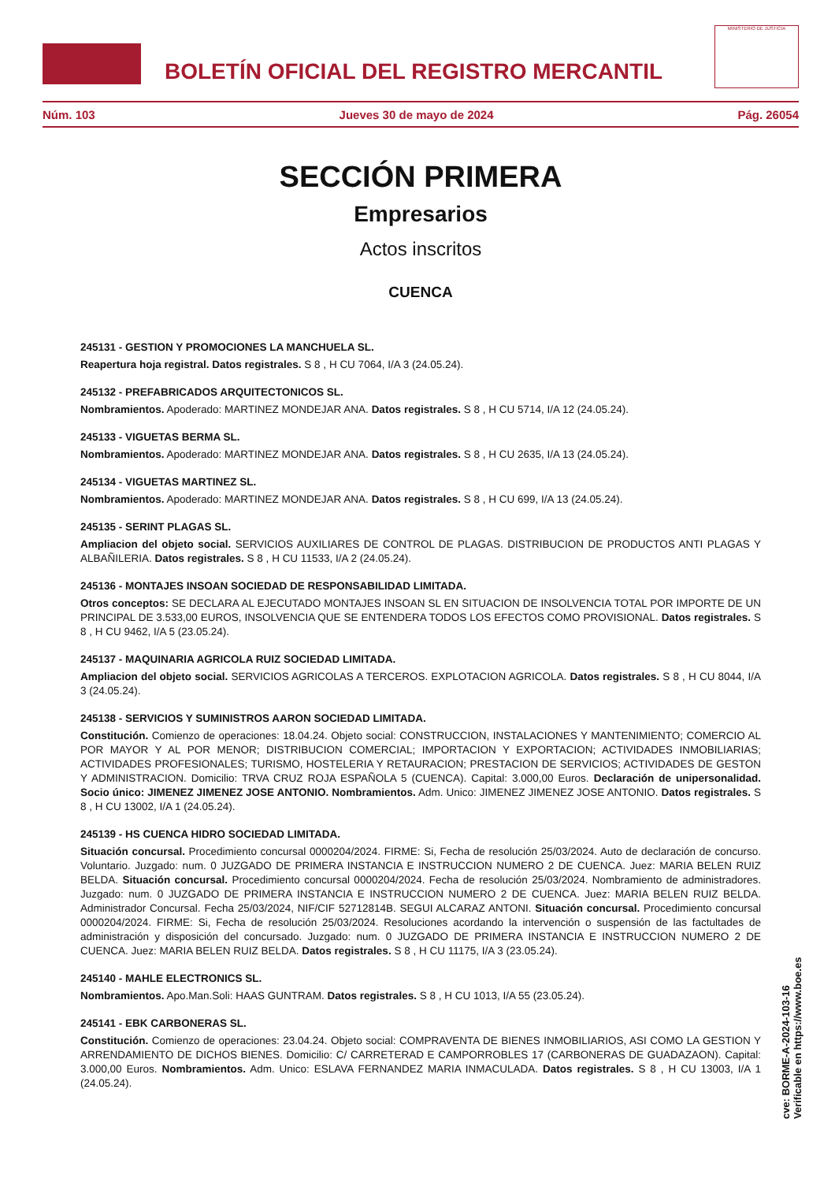BOLETÍN OFICIAL DEL REGISTRO MERCANTIL
MINISTERIO DE JUSTICIA
Núm. 103 Jueves 30 de mayo de 2024 Pág. 26054
SECCIÓN PRIMERA
Empresarios
Actos inscritos
CUENCA
245131 - GESTION Y PROMOCIONES LA MANCHUELA SL.
Reapertura hoja registral. Datos registrales. S 8 , H CU 7064, I/A 3 (24.05.24).
245132 - PREFABRICADOS ARQUITECTONICOS SL.
Nombramientos. Apoderado: MARTINEZ MONDEJAR ANA. Datos registrales. S 8 , H CU 5714, I/A 12 (24.05.24).
245133 - VIGUETAS BERMA SL.
Nombramientos. Apoderado: MARTINEZ MONDEJAR ANA. Datos registrales. S 8 , H CU 2635, I/A 13 (24.05.24).
245134 - VIGUETAS MARTINEZ SL.
Nombramientos. Apoderado: MARTINEZ MONDEJAR ANA. Datos registrales. S 8 , H CU 699, I/A 13 (24.05.24).
245135 - SERINT PLAGAS SL.
Ampliacion del objeto social. SERVICIOS AUXILIARES DE CONTROL DE PLAGAS. DISTRIBUCION DE PRODUCTOS ANTI PLAGAS Y ALBAÑILERIA. Datos registrales. S 8 , H CU 11533, I/A 2 (24.05.24).
245136 - MONTAJES INSOAN SOCIEDAD DE RESPONSABILIDAD LIMITADA.
Otros conceptos: SE DECLARA AL EJECUTADO MONTAJES INSOAN SL EN SITUACION DE INSOLVENCIA TOTAL POR IMPORTE DE UN PRINCIPAL DE 3.533,00 EUROS, INSOLVENCIA QUE SE ENTENDERA TODOS LOS EFECTOS COMO PROVISIONAL. Datos registrales. S 8 , H CU 9462, I/A 5 (23.05.24).
245137 - MAQUINARIA AGRICOLA RUIZ SOCIEDAD LIMITADA.
Ampliacion del objeto social. SERVICIOS AGRICOLAS A TERCEROS. EXPLOTACION AGRICOLA. Datos registrales. S 8 , H CU 8044, I/A 3 (24.05.24).
245138 - SERVICIOS Y SUMINISTROS AARON SOCIEDAD LIMITADA.
Constitución. Comienzo de operaciones: 18.04.24. Objeto social: CONSTRUCCION, INSTALACIONES Y MANTENIMIENTO; COMERCIO AL POR MAYOR Y AL POR MENOR; DISTRIBUCION COMERCIAL; IMPORTACION Y EXPORTACION; ACTIVIDADES INMOBILIARIAS; ACTIVIDADES PROFESIONALES; TURISMO, HOSTELERIA Y RETAURACION; PRESTACION DE SERVICIOS; ACTIVIDADES DE GESTON Y ADMINISTRACION. Domicilio: TRVA CRUZ ROJA ESPAÑOLA 5 (CUENCA). Capital: 3.000,00 Euros. Declaración de unipersonalidad. Socio único: JIMENEZ JIMENEZ JOSE ANTONIO. Nombramientos. Adm. Unico: JIMENEZ JIMENEZ JOSE ANTONIO. Datos registrales. S 8 , H CU 13002, I/A 1 (24.05.24).
245139 - HS CUENCA HIDRO SOCIEDAD LIMITADA.
Situación concursal. Procedimiento concursal 0000204/2024. FIRME: Si, Fecha de resolución 25/03/2024. Auto de declaración de concurso. Voluntario. Juzgado: num. 0 JUZGADO DE PRIMERA INSTANCIA E INSTRUCCION NUMERO 2 DE CUENCA. Juez: MARIA BELEN RUIZ BELDA. Situación concursal. Procedimiento concursal 0000204/2024. Fecha de resolución 25/03/2024. Nombramiento de administradores. Juzgado: num. 0 JUZGADO DE PRIMERA INSTANCIA E INSTRUCCION NUMERO 2 DE CUENCA. Juez: MARIA BELEN RUIZ BELDA. Administrador Concursal. Fecha 25/03/2024, NIF/CIF 52712814B. SEGUI ALCARAZ ANTONI. Situación concursal. Procedimiento concursal 0000204/2024. FIRME: Si, Fecha de resolución 25/03/2024. Resoluciones acordando la intervención o suspensión de las factultades de administración y disposición del concursado. Juzgado: num. 0 JUZGADO DE PRIMERA INSTANCIA E INSTRUCCION NUMERO 2 DE CUENCA. Juez: MARIA BELEN RUIZ BELDA. Datos registrales. S 8 , H CU 11175, I/A 3 (23.05.24).
245140 - MAHLE ELECTRONICS SL.
Nombramientos. Apo.Man.Soli: HAAS GUNTRAM. Datos registrales. S 8 , H CU 1013, I/A 55 (23.05.24).
245141 - EBK CARBONERAS SL.
Constitución. Comienzo de operaciones: 23.04.24. Objeto social: COMPRAVENTA DE BIENES INMOBILIARIOS, ASI COMO LA GESTION Y ARRENDAMIENTO DE DICHOS BIENES. Domicilio: C/ CARRETERAD E CAMPORROBLES 17 (CARBONERAS DE GUADAZAON). Capital: 3.000,00 Euros. Nombramientos. Adm. Unico: ESLAVA FERNANDEZ MARIA INMACULADA. Datos registrales. S 8 , H CU 13003, I/A 1 (24.05.24).
cve: BORME-A-2024-103-16
Verificable en https://www.boe.es